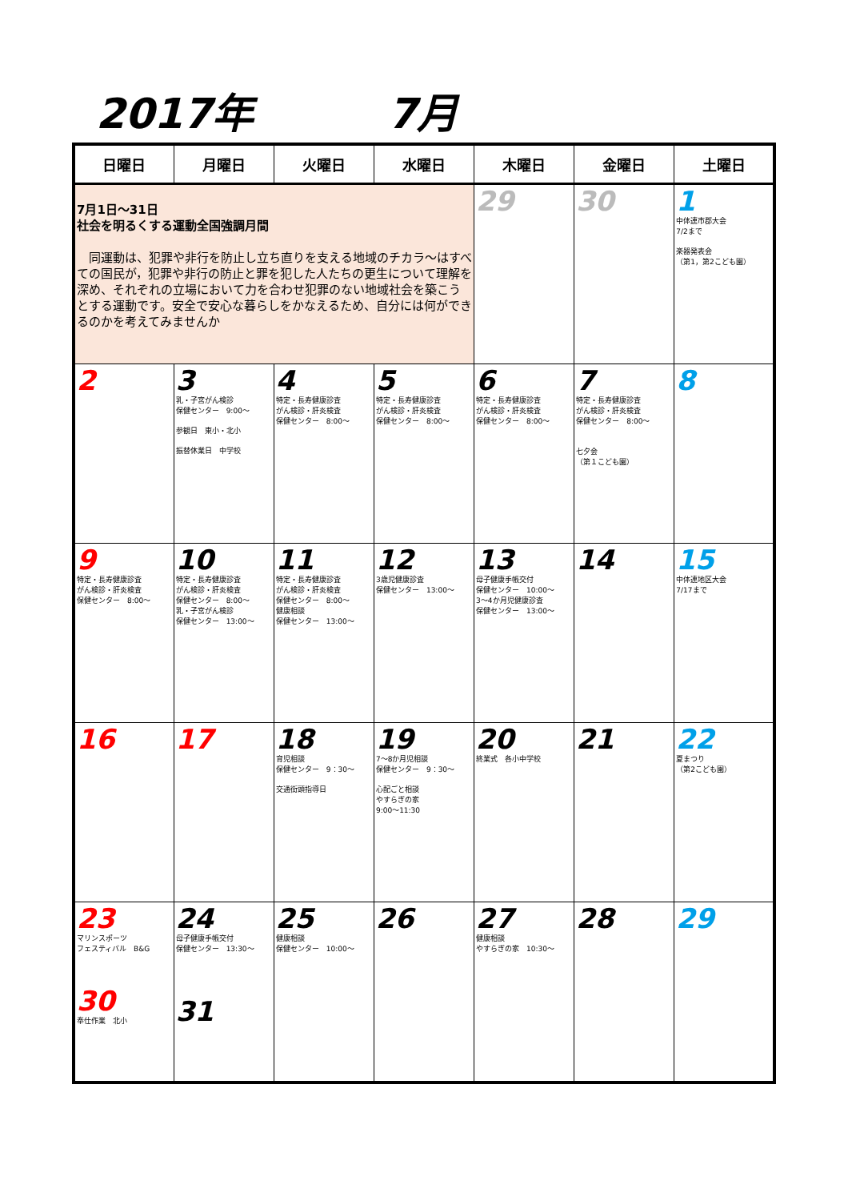2017年 7月
| 日曜日 | 月曜日 | 火曜日 | 水曜日 | 木曜日 | 金曜日 | 土曜日 |
| --- | --- | --- | --- | --- | --- | --- |
| 7月1日～31日 社会を明るくする運動全国強調月間 同運動は、犯罪や非行を防止し立ち直りを支える地域のチカラ～はすべての国民が，犯罪や非行の防止と罪を犯した人たちの更生について理解を深め、それぞれの立場において力を合わせ犯罪のない地域社会を築こうとする運動です。安全で安心な暮らしをかなえるため、自分には何ができるのかを考えてみませんか | | | | 29 | 30 | 1 中体連市郡大会 7/2まで 楽器発表会 （第1，第2こども園） |
| 2 | 3 乳・子宮がん検診 保健センター 9:00～ 参観日 東小・北小 振替休業日 中学校 | 4 特定・長寿健康診査 がん検診・肝炎検査 保健センター 8:00～ | 5 特定・長寿健康診査 がん検診・肝炎検査 保健センター 8:00～ | 6 特定・長寿健康診査 がん検診・肝炎検査 保健センター 8:00～ | 7 特定・長寿健康診査 がん検診・肝炎検査 保健センター 8:00～ 七夕会 （第１こども園） | 8 |
| 9 特定・長寿健康診査 がん検診・肝炎検査 保健センター 8:00～ | 10 特定・長寿健康診査 がん検診・肝炎検査 保健センター 8:00～ 乳・子宮がん検診 保健センター 13:00～ | 11 特定・長寿健康診査 がん検診・肝炎検査 保健センター 8:00～ 健康相談 保健センター 13:00～ | 12 3歳児健康診査 保健センター 13:00～ | 13 母子健康手帳交付 保健センター 10:00～ 3～4か月児健康診査 保健センター 13:00～ | 14 | 15 中体連地区大会 7/17まで |
| 16 | 17 | 18 育児相談 保健センター 9：30～ 交通街頭指導日 | 19 7～8か月児相談 保健センター 9：30～ 心配ごと相談 やすらぎの家 9:00～11:30 | 20 終業式 各小中学校 | 21 | 22 夏まつり （第2こども園） |
| 23 マリンスポーツ フェスティバル B&G 30 奉仕作業 北小 | 24 母子健康手帳交付 保健センター 13:30～ 31 | 25 健康相談 保健センター 10:00～ | 26 | 27 健康相談 やすらぎの家 10:30～ | 28 | 29 |